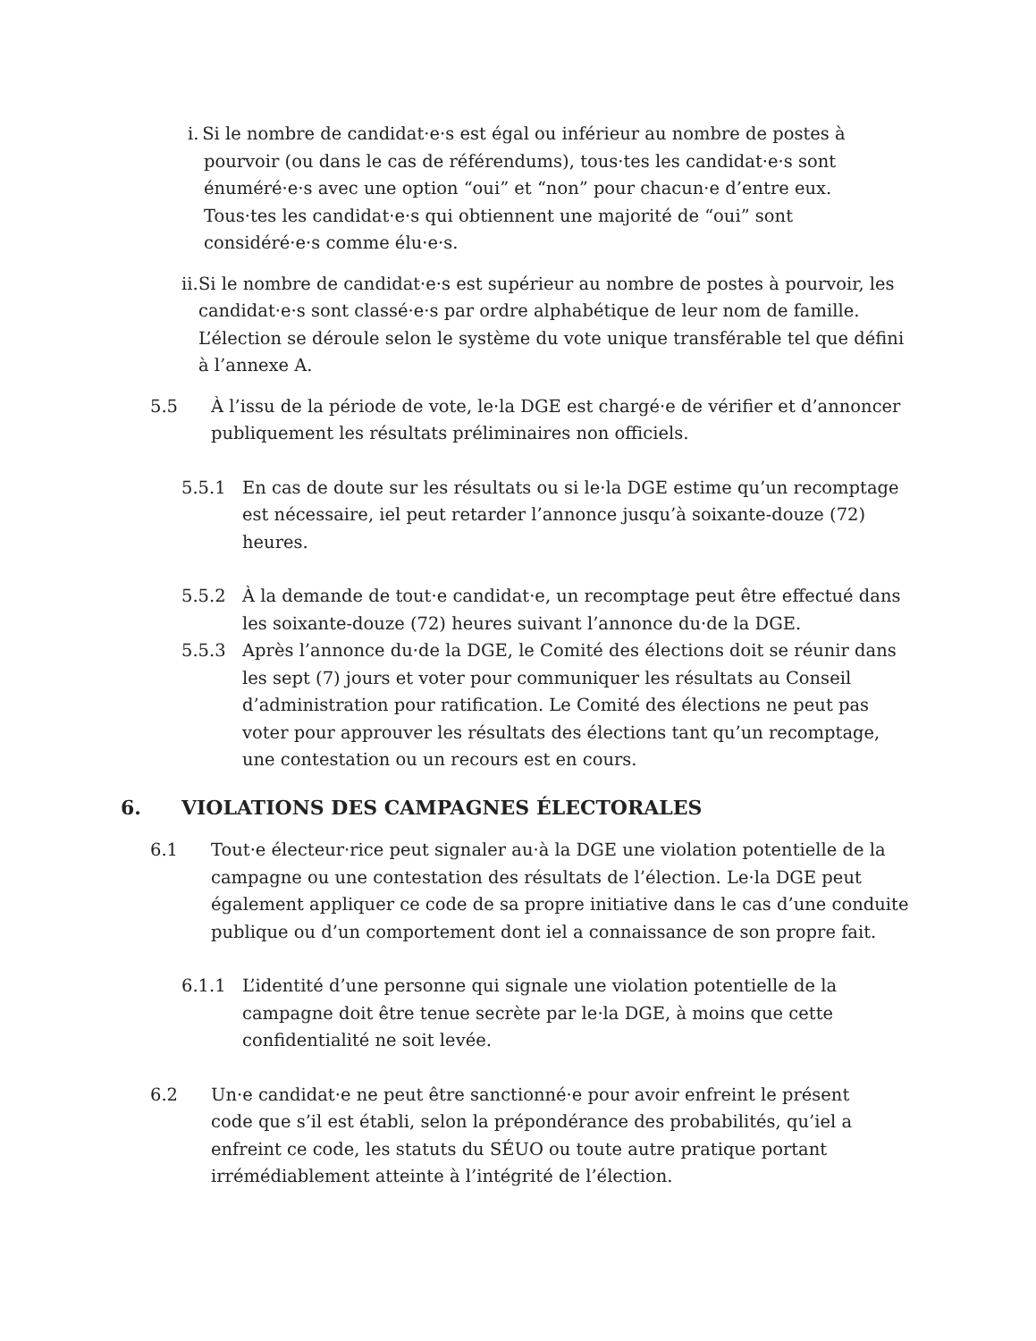i.
Si le nombre de candidat·e·s est égal ou inférieur au nombre de postes à pourvoir (ou dans le cas de référendums), tous·tes les candidat·e·s sont énuméré·e·s avec une option “oui” et “non” pour chacun·e d’entre eux. Tous·tes les candidat·e·s qui obtiennent une majorité de “oui” sont considéré·e·s comme élu·e·s.
ii.
Si le nombre de candidat·e·s est supérieur au nombre de postes à pourvoir, les candidat·e·s sont classé·e·s par ordre alphabétique de leur nom de famille. L’élection se déroule selon le système du vote unique transférable tel que défini à l’annexe A.
5.5 À l’issu de la période de vote, le·la DGE est chargé·e de vérifier et d’annoncer publiquement les résultats préliminaires non officiels.
5.5.1 En cas de doute sur les résultats ou si le·la DGE estime qu’un recomptage est nécessaire, iel peut retarder l’annonce jusqu’à soixante-douze (72) heures.
5.5.2 À la demande de tout·e candidat·e, un recomptage peut être effectué dans les soixante-douze (72) heures suivant l’annonce du·de la DGE.
5.5.3 Après l’annonce du·de la DGE, le Comité des élections doit se réunir dans les sept (7) jours et voter pour communiquer les résultats au Conseil d’administration pour ratification. Le Comité des élections ne peut pas voter pour approuver les résultats des élections tant qu’un recomptage, une contestation ou un recours est en cours.
6. VIOLATIONS DES CAMPAGNES ÉLECTORALES
6.1 Tout·e électeur·rice peut signaler au·à la DGE une violation potentielle de la campagne ou une contestation des résultats de l’élection. Le·la DGE peut également appliquer ce code de sa propre initiative dans le cas d’une conduite publique ou d’un comportement dont iel a connaissance de son propre fait.
6.1.1 L’identité d’une personne qui signale une violation potentielle de la campagne doit être tenue secrète par le·la DGE, à moins que cette confidentialité ne soit levée.
6.2 Un·e candidat·e ne peut être sanctionné·e pour avoir enfreint le présent code que s’il est établi, selon la prépondérance des probabilités, qu’iel a enfreint ce code, les statuts du SÉUO ou toute autre pratique portant irrémédiablement atteinte à l’intégrité de l’élection.